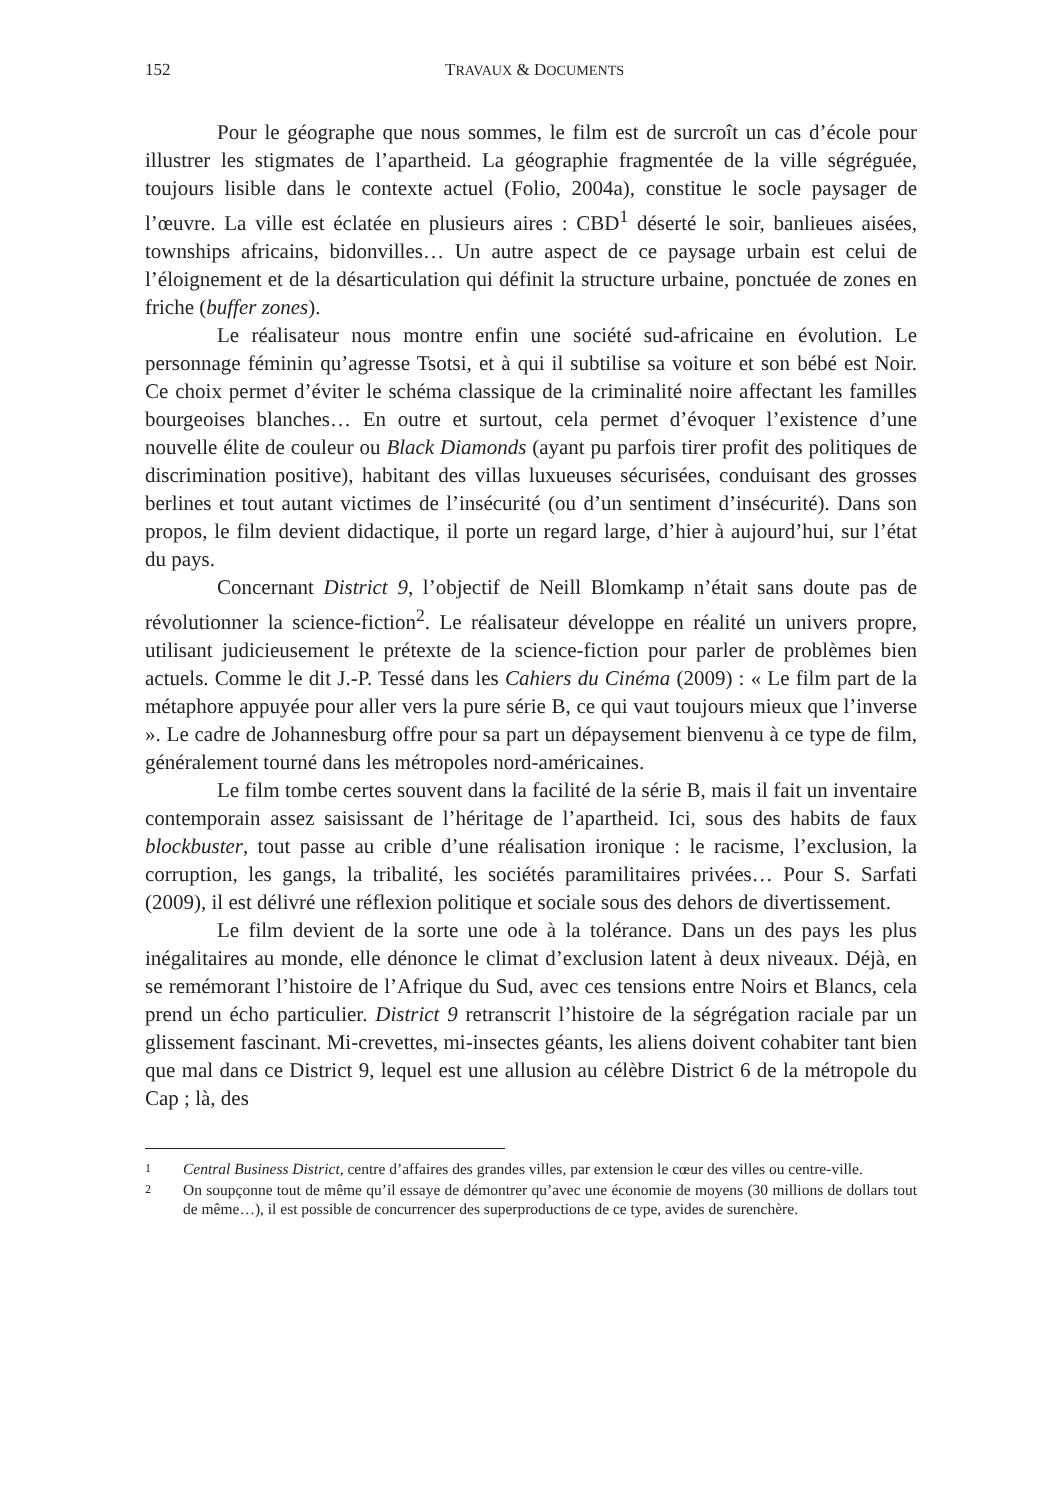152 TRAVAUX & DOCUMENTS
Pour le géographe que nous sommes, le film est de surcroît un cas d’école pour illustrer les stigmates de l’apartheid. La géographie fragmentée de la ville ségréguée, toujours lisible dans le contexte actuel (Folio, 2004a), constitue le socle paysager de l’œuvre. La ville est éclatée en plusieurs aires : CBD<sup>1</sup> déserté le soir, banlieues aisées, townships africains, bidonvilles… Un autre aspect de ce paysage urbain est celui de l’éloignement et de la désarticulation qui définit la structure urbaine, ponctuée de zones en friche (buffer zones).
Le réalisateur nous montre enfin une société sud-africaine en évolution. Le personnage féminin qu’agresse Tsotsi, et à qui il subtilise sa voiture et son bébé est Noir. Ce choix permet d’éviter le schéma classique de la criminalité noire affectant les familles bourgeoises blanches… En outre et surtout, cela permet d’évoquer l’existence d’une nouvelle élite de couleur ou Black Diamonds (ayant pu parfois tirer profit des politiques de discrimination positive), habitant des villas luxueuses sécurisées, conduisant des grosses berlines et tout autant victimes de l’insécurité (ou d’un sentiment d’insécurité). Dans son propos, le film devient didactique, il porte un regard large, d’hier à aujourd’hui, sur l’état du pays.
Concernant District 9, l’objectif de Neill Blomkamp n’était sans doute pas de révolutionner la science-fiction<sup>2</sup>. Le réalisateur développe en réalité un univers propre, utilisant judicieusement le prétexte de la science-fiction pour parler de problèmes bien actuels. Comme le dit J.-P. Tessé dans les Cahiers du Cinéma (2009) : « Le film part de la métaphore appuyée pour aller vers la pure série B, ce qui vaut toujours mieux que l’inverse ». Le cadre de Johannesburg offre pour sa part un dépaysement bienvenu à ce type de film, généralement tourné dans les métropoles nord-américaines.
Le film tombe certes souvent dans la facilité de la série B, mais il fait un inventaire contemporain assez saisissant de l’héritage de l’apartheid. Ici, sous des habits de faux blockbuster, tout passe au crible d’une réalisation ironique : le racisme, l’exclusion, la corruption, les gangs, la tribalité, les sociétés paramilitaires privées… Pour S. Sarfati (2009), il est délivré une réflexion politique et sociale sous des dehors de divertissement.
Le film devient de la sorte une ode à la tolérance. Dans un des pays les plus inégalitaires au monde, elle dénonce le climat d’exclusion latent à deux niveaux. Déjà, en se remémorant l’histoire de l’Afrique du Sud, avec ces tensions entre Noirs et Blancs, cela prend un écho particulier. District 9 retranscrit l’histoire de la ségrégation raciale par un glissement fascinant. Mi-crevettes, mi-insectes géants, les aliens doivent cohabiter tant bien que mal dans ce District 9, lequel est une allusion au célèbre District 6 de la métropole du Cap ; là, des
1 Central Business District, centre d’affaires des grandes villes, par extension le cœur des villes ou centre-ville.
2 On soupçonne tout de même qu’il essaye de démontrer qu’avec une économie de moyens (30 millions de dollars tout de même…), il est possible de concurrencer des superproductions de ce type, avides de surenchère.